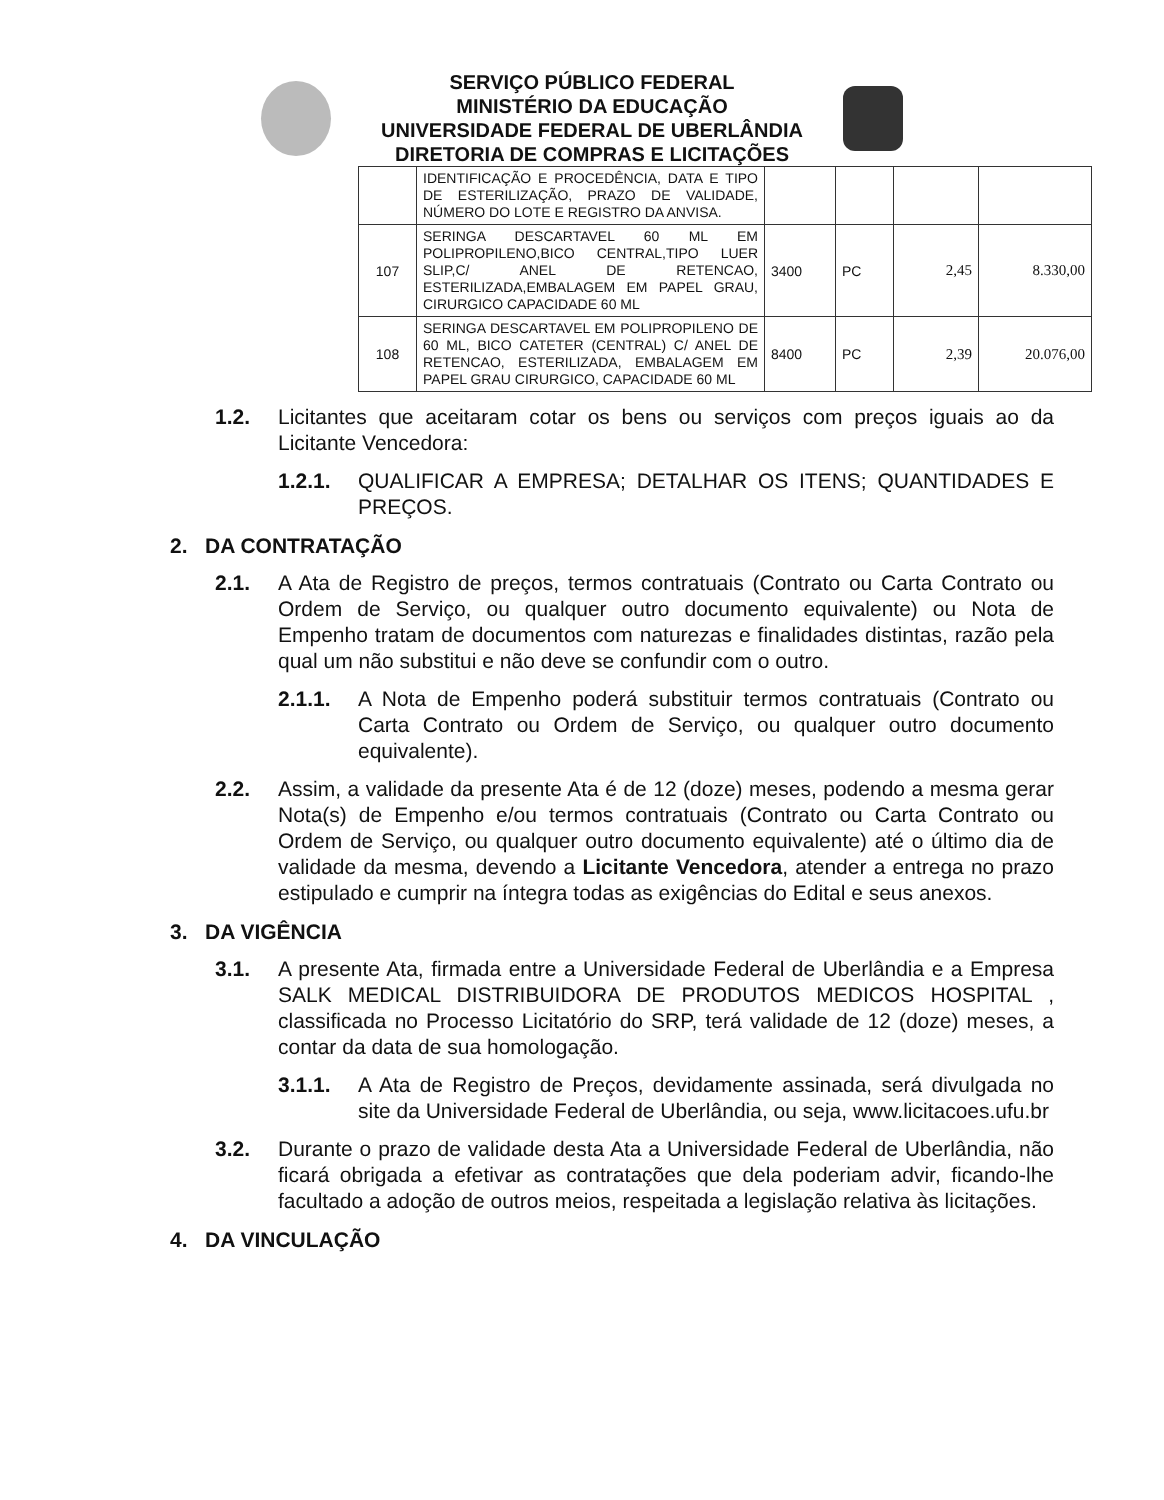SERVIÇO PÚBLICO FEDERAL
MINISTÉRIO DA EDUCAÇÃO
UNIVERSIDADE FEDERAL DE UBERLÂNDIA
DIRETORIA DE COMPRAS E LICITAÇÕES
| | IDENTIFICAÇÃO E PROCEDÊNCIA, DATA E TIPO DE ESTERILIZAÇÃO, PRAZO DE VALIDADE, NÚMERO DO LOTE E REGISTRO DA ANVISA. | | | | |
| 107 | SERINGA DESCARTAVEL 60 ML EM POLIPROPILENO,BICO CENTRAL,TIPO LUER SLIP,C/ ANEL DE RETENCAO, ESTERILIZADA,EMBALAGEM EM PAPEL GRAU, CIRURGICO CAPACIDADE 60 ML | 3400 | PC | 2,45 | 8.330,00 |
| 108 | SERINGA DESCARTAVEL EM POLIPROPILENO DE 60 ML, BICO CATETER (CENTRAL) C/ ANEL DE RETENCAO, ESTERILIZADA, EMBALAGEM EM PAPEL GRAU CIRURGICO, CAPACIDADE 60 ML | 8400 | PC | 2,39 | 20.076,00 |
1.2. Licitantes que aceitaram cotar os bens ou serviços com preços iguais ao da Licitante Vencedora:
1.2.1. QUALIFICAR A EMPRESA; DETALHAR OS ITENS; QUANTIDADES E PREÇOS.
2. DA CONTRATAÇÃO
2.1. A Ata de Registro de preços, termos contratuais (Contrato ou Carta Contrato ou Ordem de Serviço, ou qualquer outro documento equivalente) ou Nota de Empenho tratam de documentos com naturezas e finalidades distintas, razão pela qual um não substitui e não deve se confundir com o outro.
2.1.1. A Nota de Empenho poderá substituir termos contratuais (Contrato ou Carta Contrato ou Ordem de Serviço, ou qualquer outro documento equivalente).
2.2. Assim, a validade da presente Ata é de 12 (doze) meses, podendo a mesma gerar Nota(s) de Empenho e/ou termos contratuais (Contrato ou Carta Contrato ou Ordem de Serviço, ou qualquer outro documento equivalente) até o último dia de validade da mesma, devendo a Licitante Vencedora, atender a entrega no prazo estipulado e cumprir na íntegra todas as exigências do Edital e seus anexos.
3. DA VIGÊNCIA
3.1. A presente Ata, firmada entre a Universidade Federal de Uberlândia e a Empresa SALK MEDICAL DISTRIBUIDORA DE PRODUTOS MEDICOS HOSPITAL , classificada no Processo Licitatório do SRP, terá validade de 12 (doze) meses, a contar da data de sua homologação.
3.1.1. A Ata de Registro de Preços, devidamente assinada, será divulgada no site da Universidade Federal de Uberlândia, ou seja, www.licitacoes.ufu.br
3.2. Durante o prazo de validade desta Ata a Universidade Federal de Uberlândia, não ficará obrigada a efetivar as contratações que dela poderiam advir, ficando-lhe facultado a adoção de outros meios, respeitada a legislação relativa às licitações.
4. DA VINCULAÇÃO